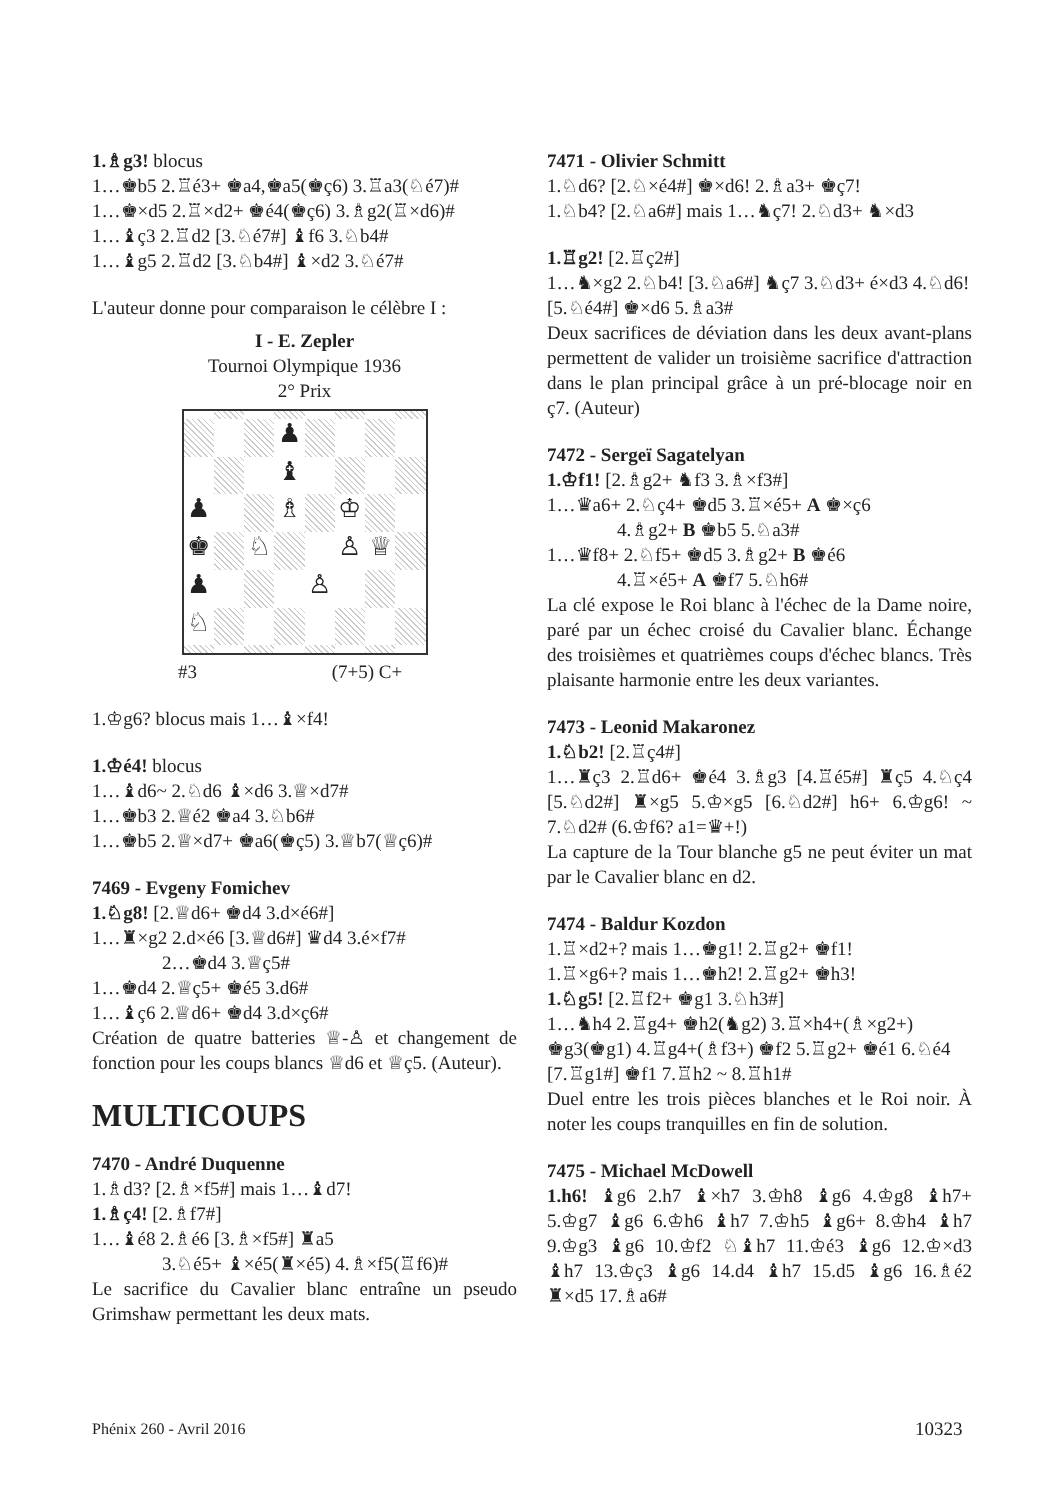1.♗g3! blocus
1…♚b5 2.♖é3+ ♚a4,♚a5(♚ç6) 3.♖a3(♘é7)#
1…♚×d5 2.♖×d2+ ♚é4(♚ç6) 3.♗g2(♖×d6)#
1…♝ç3 2.♖d2 [3.♘é7#] ♝f6 3.♘b4#
1…♝g5 2.♖d2 [3.♘b4#] ♝×d2 3.♘é7#
L'auteur donne pour comparaison le célèbre I :
I - E. Zepler
Tournoi Olympique 1936
2° Prix
♟
♝
♟
♗
♔
♚
♘
♙
♕
♟
♙
♘
#3 (7+5) C+
1.♔g6? blocus mais 1…♝×f4!
1.♔é4! blocus
1…♝d6~ 2.♘d6 ♝×d6 3.♕×d7#
1…♚b3 2.♕é2 ♚a4 3.♘b6#
1…♚b5 2.♕×d7+ ♚a6(♚ç5) 3.♕b7(♕ç6)#
7469 - Evgeny Fomichev
1.♘g8! [2.♕d6+ ♚d4 3.d×é6#]
1…♜×g2 2.d×é6 [3.♕d6#] ♛d4 3.é×f7#
2…♚d4 3.♕ç5#
1…♚d4 2.♕ç5+ ♚é5 3.d6#
1…♝ç6 2.♕d6+ ♚d4 3.d×ç6#
Création de quatre batteries ♕-♙ et changement de fonction pour les coups blancs ♕d6 et ♕ç5. (Auteur).
MULTICOUPS
7470 - André Duquenne
1.♗d3? [2.♗×f5#] mais 1…♝d7!
1.♗ç4! [2.♗f7#]
1…♝é8 2.♗é6 [3.♗×f5#] ♜a5
3.♘é5+ ♝×é5(♜×é5) 4.♗×f5(♖f6)#
Le sacrifice du Cavalier blanc entraîne un pseudo Grimshaw permettant les deux mats.
7471 - Olivier Schmitt
1.♘d6? [2.♘×é4#] ♚×d6! 2.♗a3+ ♚ç7!
1.♘b4? [2.♘a6#] mais 1…♞ç7! 2.♘d3+ ♞×d3
1.♖g2! [2.♖ç2#]
1…♞×g2 2.♘b4! [3.♘a6#] ♞ç7 3.♘d3+ é×d3 4.♘d6! [5.♘é4#] ♚×d6 5.♗a3#
Deux sacrifices de déviation dans les deux avant-plans permettent de valider un troisième sacrifice d'attraction dans le plan principal grâce à un pré-blocage noir en ç7. (Auteur)
7472 - Sergeï Sagatelyan
1.♔f1! [2.♗g2+ ♞f3 3.♗×f3#]
1…♛a6+ 2.♘ç4+ ♚d5 3.♖×é5+ A ♚×ç6
4.♗g2+ B ♚b5 5.♘a3#
1…♛f8+ 2.♘f5+ ♚d5 3.♗g2+ B ♚é6
4.♖×é5+ A ♚f7 5.♘h6#
La clé expose le Roi blanc à l'échec de la Dame noire, paré par un échec croisé du Cavalier blanc. Échange des troisièmes et quatrièmes coups d'échec blancs. Très plaisante harmonie entre les deux variantes.
7473 - Leonid Makaronez
1.♘b2! [2.♖ç4#]
1…♜ç3 2.♖d6+ ♚é4 3.♗g3 [4.♖é5#] ♜ç5 4.♘ç4 [5.♘d2#] ♜×g5 5.♔×g5 [6.♘d2#] h6+ 6.♔g6! ~ 7.♘d2# (6.♔f6? a1=♛+!)
La capture de la Tour blanche g5 ne peut éviter un mat par le Cavalier blanc en d2.
7474 - Baldur Kozdon
1.♖×d2+? mais 1…♚g1! 2.♖g2+ ♚f1!
1.♖×g6+? mais 1…♚h2! 2.♖g2+ ♚h3!
1.♘g5! [2.♖f2+ ♚g1 3.♘h3#]
1…♞h4 2.♖g4+ ♚h2(♞g2) 3.♖×h4+(♗×g2+) ♚g3(♚g1) 4.♖g4+(♗f3+) ♚f2 5.♖g2+ ♚é1 6.♘é4 [7.♖g1#] ♚f1 7.♖h2 ~ 8.♖h1#
Duel entre les trois pièces blanches et le Roi noir. À noter les coups tranquilles en fin de solution.
7475 - Michael McDowell
1.h6! ♝g6 2.h7 ♝×h7 3.♔h8 ♝g6 4.♔g8 ♝h7+ 5.♔g7 ♝g6 6.♔h6 ♝h7 7.♔h5 ♝g6+ 8.♔h4 ♝h7 9.♔g3 ♝g6 10.♔f2 ♘♝h7 11.♔é3 ♝g6 12.♔×d3 ♝h7 13.♔ç3 ♝g6 14.d4 ♝h7 15.d5 ♝g6 16.♗é2 ♜×d5 17.♗a6#
Phénix 260 - Avril 2016 10323